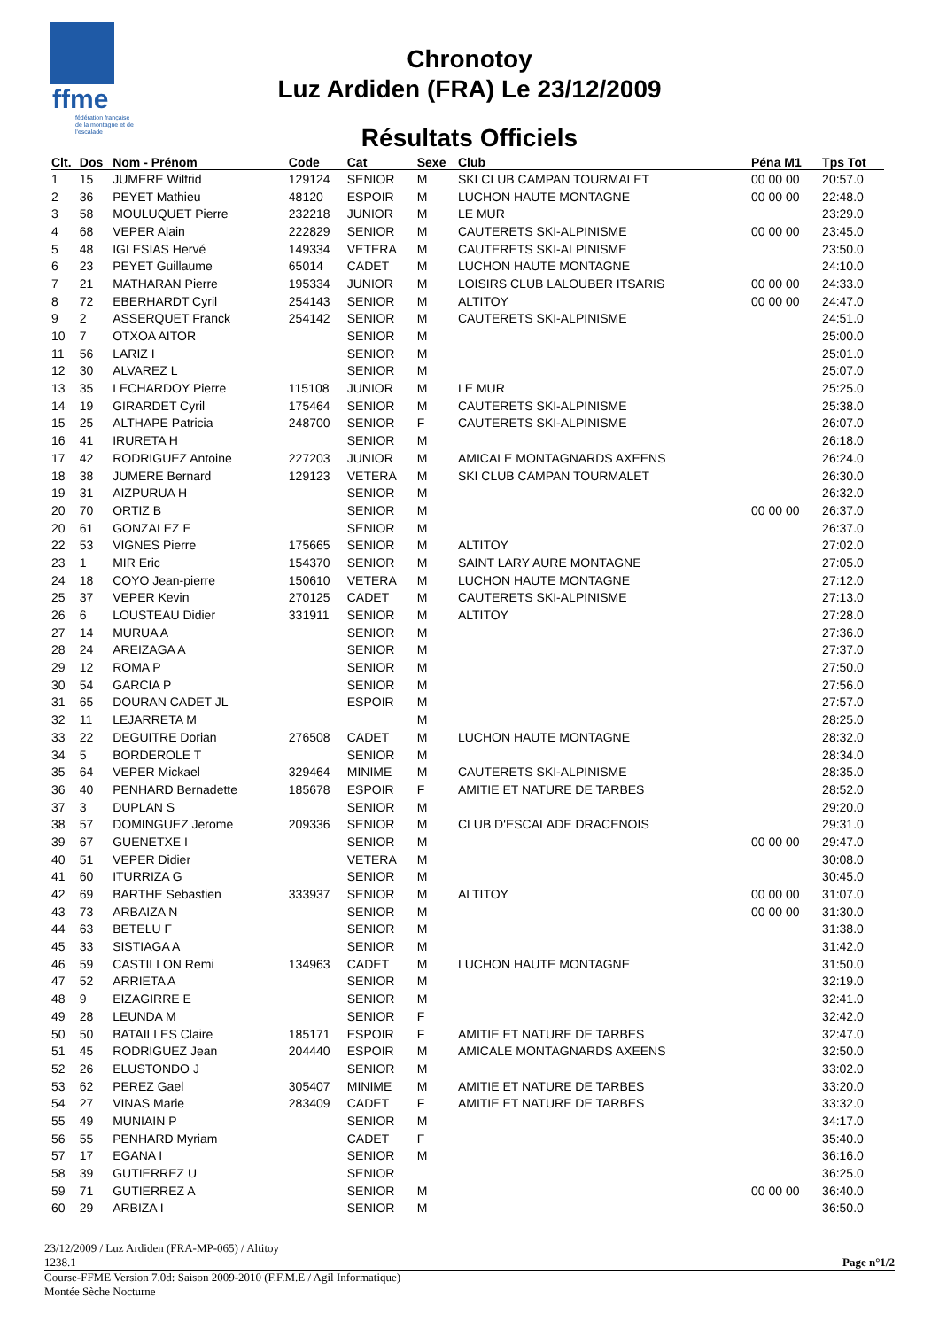ffme
fédération française de la montagne et de l'escalade
Chronotoy
Luz Ardiden (FRA) Le 23/12/2009
Résultats Officiels
| Clt. | Dos | Nom - Prénom | Code | Cat | Sexe | Club | Péna M1 | Tps Tot |
| --- | --- | --- | --- | --- | --- | --- | --- | --- |
| 1 | 15 | JUMERE Wilfrid | 129124 | SENIOR | M | SKI CLUB CAMPAN TOURMALET | 00 00 00 | 20:57.0 |
| 2 | 36 | PEYET Mathieu | 48120 | ESPOIR | M | LUCHON HAUTE MONTAGNE | 00 00 00 | 22:48.0 |
| 3 | 58 | MOULUQUET Pierre | 232218 | JUNIOR | M | LE MUR | | 23:29.0 |
| 4 | 68 | VEPER Alain | 222829 | SENIOR | M | CAUTERETS SKI-ALPINISME | 00 00 00 | 23:45.0 |
| 5 | 48 | IGLESIAS Hervé | 149334 | VETERA | M | CAUTERETS SKI-ALPINISME | | 23:50.0 |
| 6 | 23 | PEYET Guillaume | 65014 | CADET | M | LUCHON HAUTE MONTAGNE | | 24:10.0 |
| 7 | 21 | MATHARAN Pierre | 195334 | JUNIOR | M | LOISIRS CLUB LALOUBER ITSARIS | 00 00 00 | 24:33.0 |
| 8 | 72 | EBERHARDT Cyril | 254143 | SENIOR | M | ALTITOY | 00 00 00 | 24:47.0 |
| 9 | 2 | ASSERQUET Franck | 254142 | SENIOR | M | CAUTERETS SKI-ALPINISME | | 24:51.0 |
| 10 | 7 | OTXOA AITOR | | SENIOR | M | | | 25:00.0 |
| 11 | 56 | LARIZ I | | SENIOR | M | | | 25:01.0 |
| 12 | 30 | ALVAREZ L | | SENIOR | M | | | 25:07.0 |
| 13 | 35 | LECHARDOY Pierre | 115108 | JUNIOR | M | LE MUR | | 25:25.0 |
| 14 | 19 | GIRARDET Cyril | 175464 | SENIOR | M | CAUTERETS SKI-ALPINISME | | 25:38.0 |
| 15 | 25 | ALTHAPE Patricia | 248700 | SENIOR | F | CAUTERETS SKI-ALPINISME | | 26:07.0 |
| 16 | 41 | IRURETA H | | SENIOR | M | | | 26:18.0 |
| 17 | 42 | RODRIGUEZ Antoine | 227203 | JUNIOR | M | AMICALE MONTAGNARDS AXEENS | | 26:24.0 |
| 18 | 38 | JUMERE Bernard | 129123 | VETERA | M | SKI CLUB CAMPAN TOURMALET | | 26:30.0 |
| 19 | 31 | AIZPURUA H | | SENIOR | M | | | 26:32.0 |
| 20 | 70 | ORTIZ B | | SENIOR | M | | 00 00 00 | 26:37.0 |
| 20 | 61 | GONZALEZ E | | SENIOR | M | | | 26:37.0 |
| 22 | 53 | VIGNES Pierre | 175665 | SENIOR | M | ALTITOY | | 27:02.0 |
| 23 | 1 | MIR Eric | 154370 | SENIOR | M | SAINT LARY AURE MONTAGNE | | 27:05.0 |
| 24 | 18 | COYO Jean-pierre | 150610 | VETERA | M | LUCHON HAUTE MONTAGNE | | 27:12.0 |
| 25 | 37 | VEPER Kevin | 270125 | CADET | M | CAUTERETS SKI-ALPINISME | | 27:13.0 |
| 26 | 6 | LOUSTEAU Didier | 331911 | SENIOR | M | ALTITOY | | 27:28.0 |
| 27 | 14 | MURUA A | | SENIOR | M | | | 27:36.0 |
| 28 | 24 | AREIZAGA A | | SENIOR | M | | | 27:37.0 |
| 29 | 12 | ROMA P | | SENIOR | M | | | 27:50.0 |
| 30 | 54 | GARCIA P | | SENIOR | M | | | 27:56.0 |
| 31 | 65 | DOURAN CADET JL | | ESPOIR | M | | | 27:57.0 |
| 32 | 11 | LEJARRETA M | | | M | | | 28:25.0 |
| 33 | 22 | DEGUITRE Dorian | 276508 | CADET | M | LUCHON HAUTE MONTAGNE | | 28:32.0 |
| 34 | 5 | BORDEROLE T | | SENIOR | M | | | 28:34.0 |
| 35 | 64 | VEPER Mickael | 329464 | MINIME | M | CAUTERETS SKI-ALPINISME | | 28:35.0 |
| 36 | 40 | PENHARD Bernadette | 185678 | ESPOIR | F | AMITIE ET NATURE DE TARBES | | 28:52.0 |
| 37 | 3 | DUPLAN S | | SENIOR | M | | | 29:20.0 |
| 38 | 57 | DOMINGUEZ Jerome | 209336 | SENIOR | M | CLUB D'ESCALADE DRACENOIS | | 29:31.0 |
| 39 | 67 | GUENETXE I | | SENIOR | M | | 00 00 00 | 29:47.0 |
| 40 | 51 | VEPER Didier | | VETERA | M | | | 30:08.0 |
| 41 | 60 | ITURRIZA G | | SENIOR | M | | | 30:45.0 |
| 42 | 69 | BARTHE Sebastien | 333937 | SENIOR | M | ALTITOY | 00 00 00 | 31:07.0 |
| 43 | 73 | ARBAIZA N | | SENIOR | M | | 00 00 00 | 31:30.0 |
| 44 | 63 | BETELU F | | SENIOR | M | | | 31:38.0 |
| 45 | 33 | SISTIAGA A | | SENIOR | M | | | 31:42.0 |
| 46 | 59 | CASTILLON Remi | 134963 | CADET | M | LUCHON HAUTE MONTAGNE | | 31:50.0 |
| 47 | 52 | ARRIETA A | | SENIOR | M | | | 32:19.0 |
| 48 | 9 | EIZAGIRRE E | | SENIOR | M | | | 32:41.0 |
| 49 | 28 | LEUNDA M | | SENIOR | F | | | 32:42.0 |
| 50 | 50 | BATAILLES Claire | 185171 | ESPOIR | F | AMITIE ET NATURE DE TARBES | | 32:47.0 |
| 51 | 45 | RODRIGUEZ Jean | 204440 | ESPOIR | M | AMICALE MONTAGNARDS AXEENS | | 32:50.0 |
| 52 | 26 | ELUSTONDO J | | SENIOR | M | | | 33:02.0 |
| 53 | 62 | PEREZ Gael | 305407 | MINIME | M | AMITIE ET NATURE DE TARBES | | 33:20.0 |
| 54 | 27 | VINAS Marie | 283409 | CADET | F | AMITIE ET NATURE DE TARBES | | 33:32.0 |
| 55 | 49 | MUNIAIN P | | SENIOR | M | | | 34:17.0 |
| 56 | 55 | PENHARD Myriam | | CADET | F | | | 35:40.0 |
| 57 | 17 | EGANA I | | SENIOR | M | | | 36:16.0 |
| 58 | 39 | GUTIERREZ U | | SENIOR | | | | 36:25.0 |
| 59 | 71 | GUTIERREZ A | | SENIOR | M | | 00 00 00 | 36:40.0 |
| 60 | 29 | ARBIZA I | | SENIOR | M | | | 36:50.0 |
23/12/2009 / Luz Ardiden (FRA-MP-065) / Altitoy
1238.1 Page n°1/2
Course-FFME Version 7.0d: Saison 2009-2010 (F.F.M.E / Agil Informatique)
Montée Sèche Nocturne